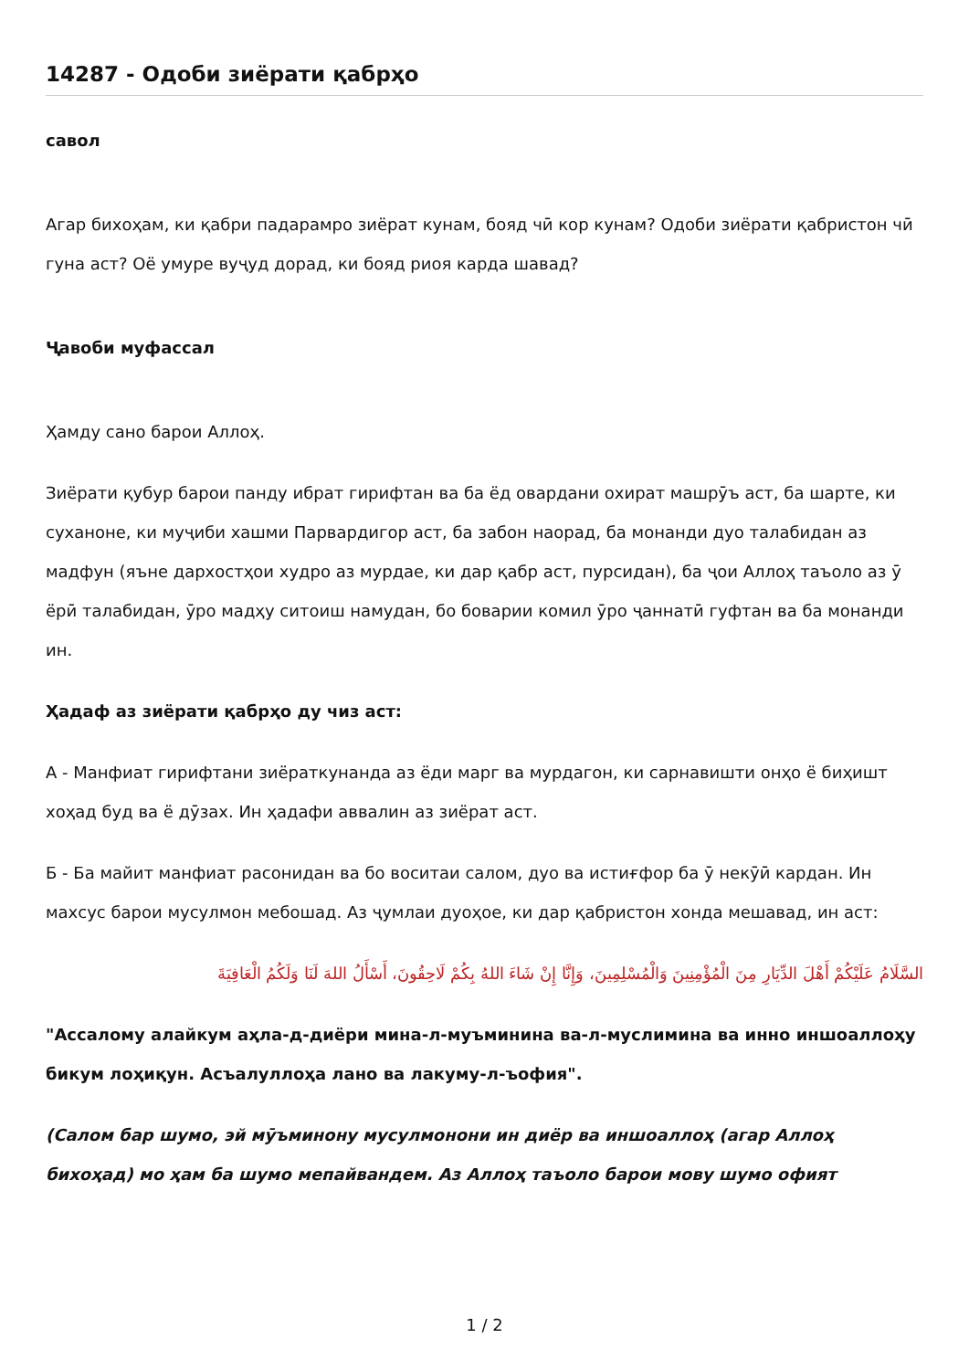14287 - Одоби зиёрати қабрҳо
савол
Агар бихоҳам, ки қабри падарамро зиёрат кунам, бояд чӣ кор кунам? Одоби зиёрати қабристон чӣ гуна аст? Оё умуре вуҷуд дорад, ки бояд риоя карда шавад?
Ҷавоби муфассал
Ҳамду сано барои Аллоҳ.
Зиёрати қубур барои панду ибрат гирифтан ва ба ёд овардани охират машрӯъ аст, ба шарте, ки суханоне, ки муҷиби хашми Парвардигор аст, ба забон наорад, ба монанди дуо талабидан аз мадфун (яъне дархостҳои худро аз мурдае, ки дар қабр аст, пурсидан), ба ҷои Аллоҳ таъоло аз ӯ ёрӣ талабидан, ӯро мадҳу ситоиш намудан, бо боварии комил ӯро ҷаннатӣ гуфтан ва ба монанди ин.
Ҳадаф аз зиёрати қабрҳо ду чиз аст:
А - Манфиат гирифтани зиёраткунанда аз ёди марг ва мурдагон, ки сарнавишти онҳо ё биҳишт хоҳад буд ва ё дӯзах. Ин ҳадафи аввалин аз зиёрат аст.
Б - Ба майит манфиат расонидан ва бо воситаи салом, дуо ва истиғфор ба ӯ некӯӣ кардан. Ин махсус барои мусулмон мебошад. Аз ҷумлаи дуоҳое, ки дар қабристон хонда мешавад, ин аст:
السَّلَامُ عَلَيْكُمْ أَهْلَ الدِّيَارِ مِنَ الْمُؤْمِنِينَ وَالْمُسْلِمِينَ، وَإِنَّا إِنْ شَاءَ اللهُ بِكُمْ لَاحِقُونَ، أَسْأَلُ اللهَ لَنَا وَلَكُمُ الْعَافِيَةَ
"Ассалому алайкум аҳла-д-диёри мина-л-муъминина ва-л-муслимина ва инно иншоаллоҳу бикум лоҳиқун. Асъалуллоҳа лано ва лакуму-л-ъофия".
(Салом бар шумо, эй мӯъминону мусулмонони ин диёр ва иншоаллоҳ (агар Аллоҳ бихоҳад) мо ҳам ба шумо мепайвандем. Аз Аллоҳ таъоло барои мову шумо офият
1 / 2